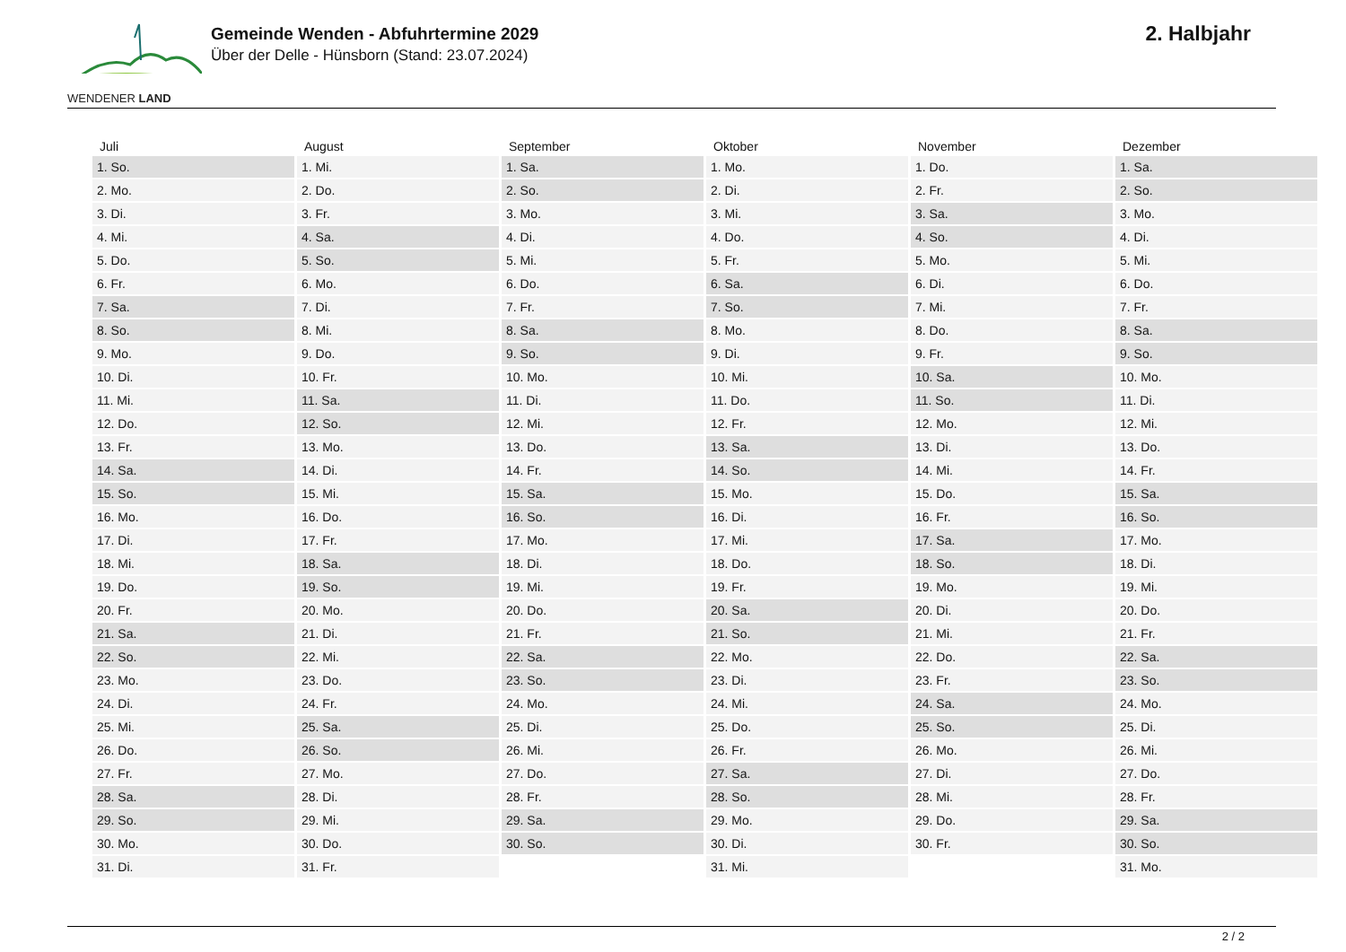WENDENER LAND
Gemeinde Wenden - Abfuhrtermine 2029
Über der Delle - Hünsborn (Stand: 23.07.2024)
2. Halbjahr
| Juli | August | September | Oktober | November | Dezember |
| --- | --- | --- | --- | --- | --- |
| 1. So. | 1. Mi. | 1. Sa. | 1. Mo. | 1. Do. | 1. Sa. |
| 2. Mo. | 2. Do. | 2. So. | 2. Di. | 2. Fr. | 2. So. |
| 3. Di. | 3. Fr. | 3. Mo. | 3. Mi. | 3. Sa. | 3. Mo. |
| 4. Mi. | 4. Sa. | 4. Di. | 4. Do. | 4. So. | 4. Di. |
| 5. Do. | 5. So. | 5. Mi. | 5. Fr. | 5. Mo. | 5. Mi. |
| 6. Fr. | 6. Mo. | 6. Do. | 6. Sa. | 6. Di. | 6. Do. |
| 7. Sa. | 7. Di. | 7. Fr. | 7. So. | 7. Mi. | 7. Fr. |
| 8. So. | 8. Mi. | 8. Sa. | 8. Mo. | 8. Do. | 8. Sa. |
| 9. Mo. | 9. Do. | 9. So. | 9. Di. | 9. Fr. | 9. So. |
| 10. Di. | 10. Fr. | 10. Mo. | 10. Mi. | 10. Sa. | 10. Mo. |
| 11. Mi. | 11. Sa. | 11. Di. | 11. Do. | 11. So. | 11. Di. |
| 12. Do. | 12. So. | 12. Mi. | 12. Fr. | 12. Mo. | 12. Mi. |
| 13. Fr. | 13. Mo. | 13. Do. | 13. Sa. | 13. Di. | 13. Do. |
| 14. Sa. | 14. Di. | 14. Fr. | 14. So. | 14. Mi. | 14. Fr. |
| 15. So. | 15. Mi. | 15. Sa. | 15. Mo. | 15. Do. | 15. Sa. |
| 16. Mo. | 16. Do. | 16. So. | 16. Di. | 16. Fr. | 16. So. |
| 17. Di. | 17. Fr. | 17. Mo. | 17. Mi. | 17. Sa. | 17. Mo. |
| 18. Mi. | 18. Sa. | 18. Di. | 18. Do. | 18. So. | 18. Di. |
| 19. Do. | 19. So. | 19. Mi. | 19. Fr. | 19. Mo. | 19. Mi. |
| 20. Fr. | 20. Mo. | 20. Do. | 20. Sa. | 20. Di. | 20. Do. |
| 21. Sa. | 21. Di. | 21. Fr. | 21. So. | 21. Mi. | 21. Fr. |
| 22. So. | 22. Mi. | 22. Sa. | 22. Mo. | 22. Do. | 22. Sa. |
| 23. Mo. | 23. Do. | 23. So. | 23. Di. | 23. Fr. | 23. So. |
| 24. Di. | 24. Fr. | 24. Mo. | 24. Mi. | 24. Sa. | 24. Mo. |
| 25. Mi. | 25. Sa. | 25. Di. | 25. Do. | 25. So. | 25. Di. |
| 26. Do. | 26. So. | 26. Mi. | 26. Fr. | 26. Mo. | 26. Mi. |
| 27. Fr. | 27. Mo. | 27. Do. | 27. Sa. | 27. Di. | 27. Do. |
| 28. Sa. | 28. Di. | 28. Fr. | 28. So. | 28. Mi. | 28. Fr. |
| 29. So. | 29. Mi. | 29. Sa. | 29. Mo. | 29. Do. | 29. Sa. |
| 30. Mo. | 30. Do. | 30. So. | 30. Di. | 30. Fr. | 30. So. |
| 31. Di. | 31. Fr. | | 31. Mi. | | 31. Mo. |
2 / 2